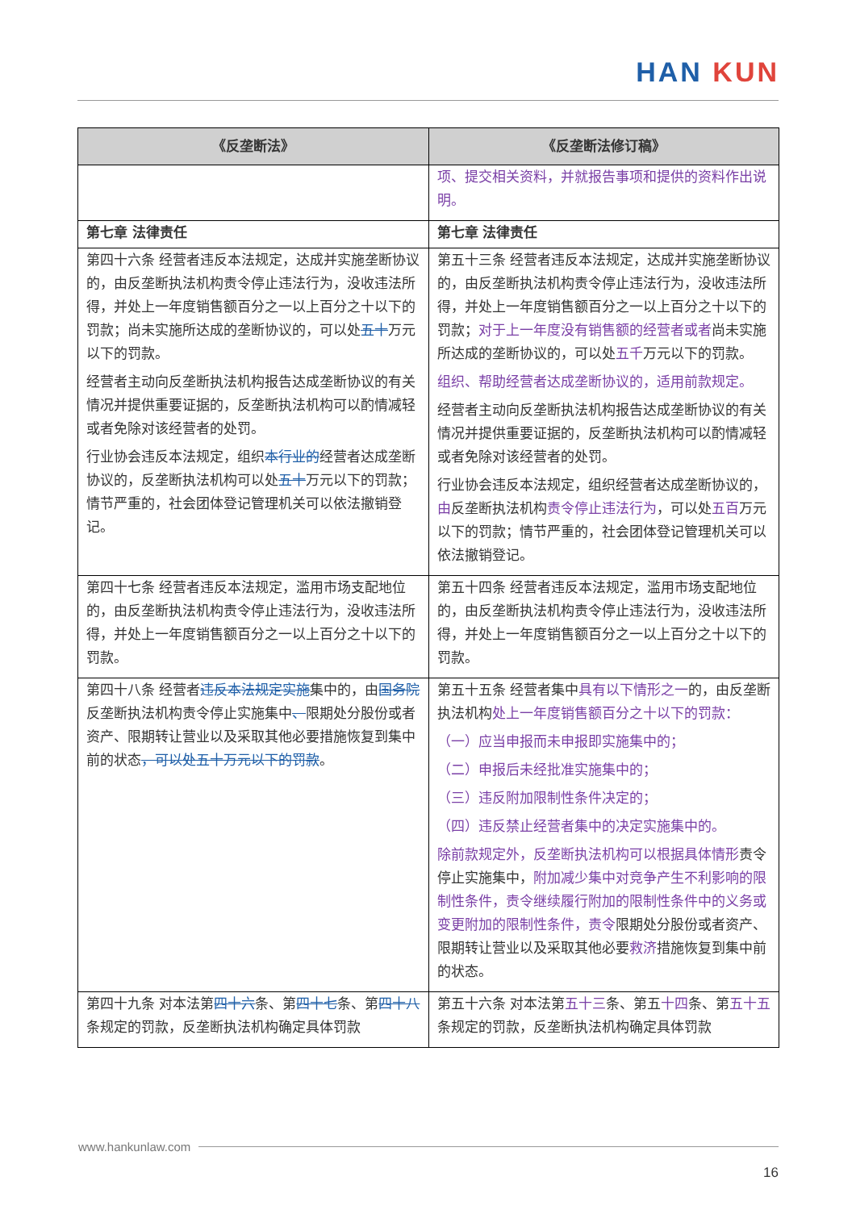HAN KUN
| 《反垄断法》 | 《反垄断法修订稿》 |
| --- | --- |
| | 项、提交相关资料，并就报告事项和提供的资料作出说明。 |
| 第七章 法律责任 | 第七章 法律责任 |
| 第四十六条 经营者违反本法规定，达成并实施垄断协议的，由反垄断执法机构责令停止违法行为，没收违法所得，并处上一年度销售额百分之一以上百分之十以下的罚款；尚未实施所达成的垄断协议的，可以处 五十 万元以下的罚款。 经营者主动向反垄断执法机构报告达成垄断协议的有关情况并提供重要证据的，反垄断执法机构可以酌情减轻或者免除对该经营者的处罚。 行业协会违反本法规定，组织 本行业的 经营者达成垄断协议的，反垄断执法机构可以处 五十 万元以下的罚款；情节严重的，社会团体登记管理机关可以依法撤销登记。 | 第五十三条 经营者违反本法规定，达成并实施垄断协议的，由反垄断执法机构责令停止违法行为，没收违法所得，并处上一年度销售额百分之一以上百分之十以下的罚款； 对于上一年度没有销售额的经营者或者 尚未实施所达成的垄断协议的，可以处 五千 万元以下的罚款。 组织、帮助经营者达成垄断协议的，适用前款规定。 经营者主动向反垄断执法机构报告达成垄断协议的有关情况并提供重要证据的，反垄断执法机构可以酌情减轻或者免除对该经营者的处罚。 行业协会违反本法规定，组织经营者达成垄断协议的， 由 反垄断执法机构 责令停止违法行为 ，可以处 五百 万元以下的罚款；情节严重的，社会团体登记管理机关可以依法撤销登记。 |
| 第四十七条 经营者违反本法规定，滥用市场支配地位的，由反垄断执法机构责令停止违法行为，没收违法所得，并处上一年度销售额百分之一以上百分之十以下的罚款。 | 第五十四条 经营者违反本法规定，滥用市场支配地位的，由反垄断执法机构责令停止违法行为，没收违法所得，并处上一年度销售额百分之一以上百分之十以下的罚款。 |
| 第四十八条 经营者 违反本法规定实施 集中的，由 国务院 反垄断执法机构责令停止实施集中 、 限期处分股份或者资产、限期转让营业以及采取其他必要措施恢复到集中前的状态 ，可以处五十万元以下的罚款 。 | 第五十五条 经营者集中 具有以下情形之一 的，由反垄断执法机构 处上一年度销售额百分之十以下的罚款： （一）应当申报而未申报即实施集中的； （二）申报后未经批准实施集中的； （三）违反附加限制性条件决定的； （四）违反禁止经营者集中的决定实施集中的。 除前款规定外，反垄断执法机构可以根据具体情形 责令停止实施集中， 附加减少集中对竞争产生不利影响的限制性条件，责令继续履行附加的限制性条件中的义务或变更附加的限制性条件，责令 限期处分股份或者资产、限期转让营业以及采取其他必要 救济 措施恢复到集中前的状态。 |
| 第四十九条 对本法第 四十六 条、第 四十七 条、第 四十八 条规定的罚款，反垄断执法机构确定具体罚款 | 第五十六条 对本法第 五十三 条、第五 十四 条、第 五十五 条规定的罚款，反垄断执法机构确定具体罚款 |
www.hankunlaw.com
16